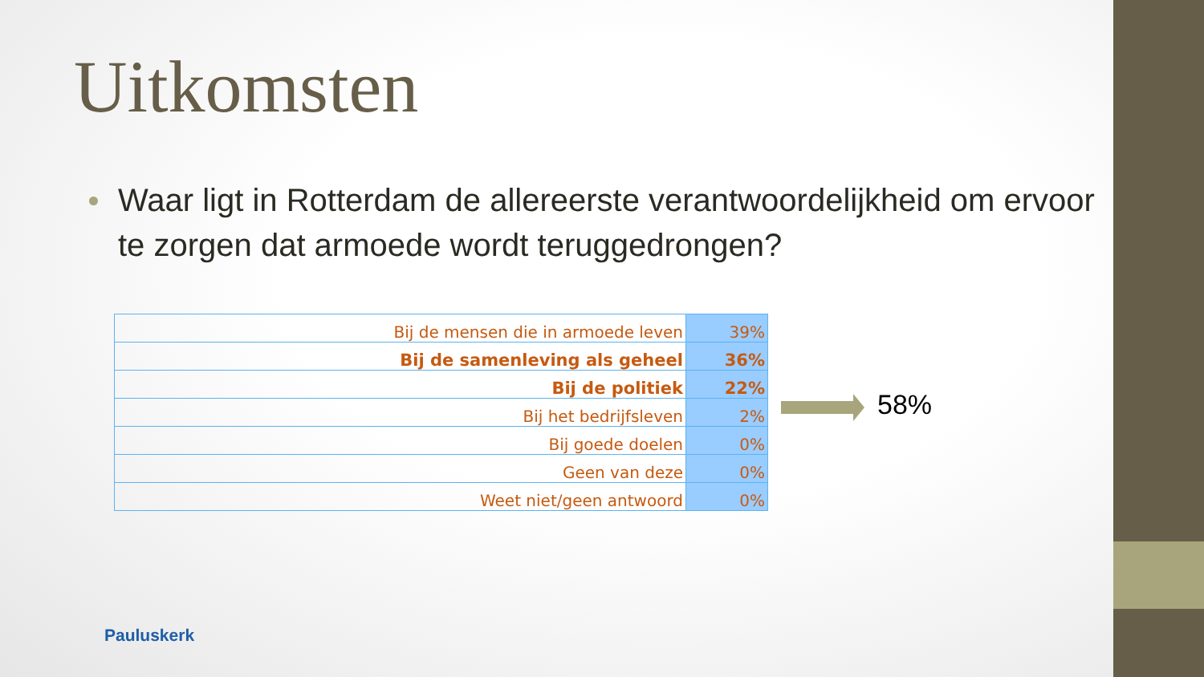Uitkomsten
Waar ligt in Rotterdam de allereerste verantwoordelijkheid om ervoor te zorgen dat armoede wordt teruggedrongen?
| Bij de mensen die in armoede leven | 39% |
| Bij de samenleving als geheel | 36% |
| Bij de politiek | 22% |
| Bij het bedrijfsleven | 2% |
| Bij goede doelen | 0% |
| Geen van deze | 0% |
| Weet niet/geen antwoord | 0% |
58%
Pauluskerk